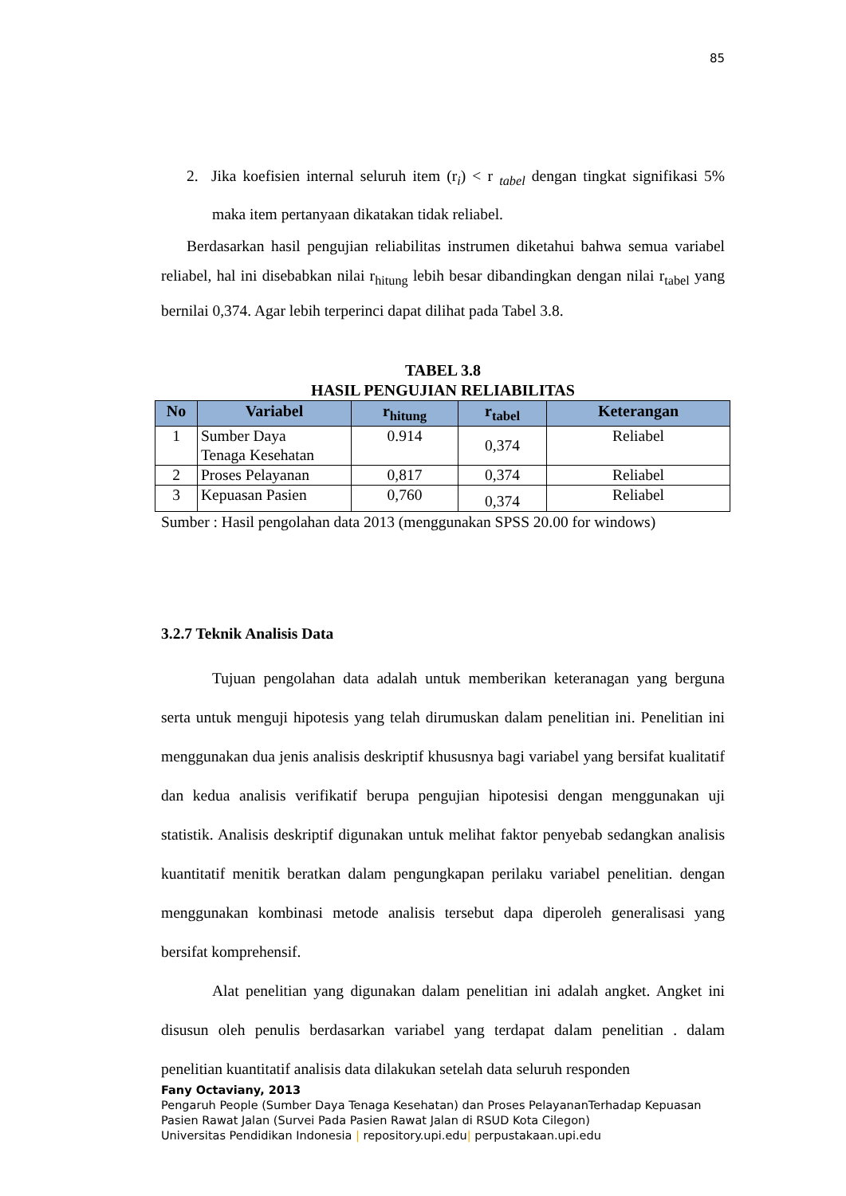85
2. Jika koefisien internal seluruh item (r<sub>i</sub>) < r <sub>tabel</sub> dengan tingkat signifikasi 5% maka item pertanyaan dikatakan tidak reliabel.
Berdasarkan hasil pengujian reliabilitas instrumen diketahui bahwa semua variabel reliabel, hal ini disebabkan nilai r<sub>hitung</sub> lebih besar dibandingkan dengan nilai r<sub>tabel</sub> yang bernilai 0,374. Agar lebih terperinci dapat dilihat pada Tabel 3.8.
TABEL 3.8
HASIL PENGUJIAN RELIABILITAS
| No | Variabel | r<sub>hitung</sub> | r<sub>tabel</sub> | Keterangan |
| --- | --- | --- | --- | --- |
| 1 | Sumber Daya Tenaga Kesehatan | 0.914 | 0,374 | Reliabel |
| 2 | Proses Pelayanan | 0,817 | 0,374 | Reliabel |
| 3 | Kepuasan Pasien | 0,760 | 0,374 | Reliabel |
Sumber : Hasil pengolahan data 2013 (menggunakan SPSS 20.00 for windows)
3.2.7 Teknik Analisis Data
Tujuan pengolahan data adalah untuk memberikan keteranagan yang berguna serta untuk menguji hipotesis yang telah dirumuskan dalam penelitian ini. Penelitian ini menggunakan dua jenis analisis deskriptif khususnya bagi variabel yang bersifat kualitatif dan kedua analisis verifikatif berupa pengujian hipotesisi dengan menggunakan uji statistik. Analisis deskriptif digunakan untuk melihat faktor penyebab sedangkan analisis kuantitatif menitik beratkan dalam pengungkapan perilaku variabel penelitian. dengan menggunakan kombinasi metode analisis tersebut dapa diperoleh generalisasi yang bersifat komprehensif.
Alat penelitian yang digunakan dalam penelitian ini adalah angket. Angket ini disusun oleh penulis berdasarkan variabel yang terdapat dalam penelitian . dalam penelitian kuantitatif analisis data dilakukan setelah data seluruh responden
Fany Octaviany, 2013
Pengaruh People (Sumber Daya Tenaga Kesehatan) dan Proses PelayananTerhadap Kepuasan
Pasien Rawat Jalan (Survei Pada Pasien Rawat Jalan di RSUD Kota Cilegon)
Universitas Pendidikan Indonesia | repository.upi.edu| perpustakaan.upi.edu